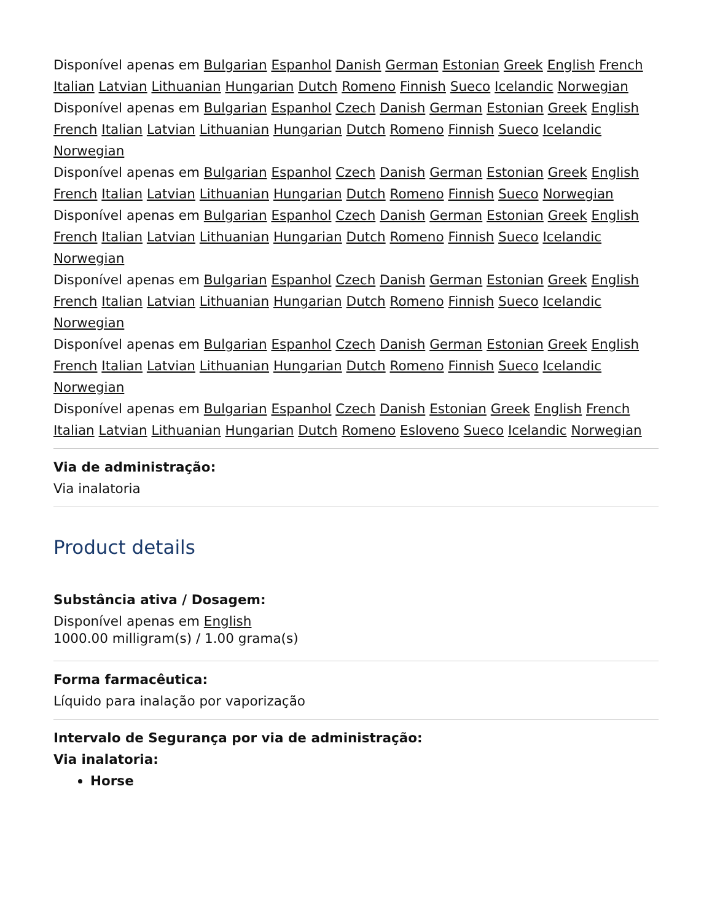Disponível apenas em Bulgarian Espanhol Danish German Estonian Greek English French Italian Latvian Lithuanian Hungarian Dutch Romeno Finnish Sueco Icelandic Norwegian
Disponível apenas em Bulgarian Espanhol Czech Danish German Estonian Greek English French Italian Latvian Lithuanian Hungarian Dutch Romeno Finnish Sueco Icelandic Norwegian
Disponível apenas em Bulgarian Espanhol Czech Danish German Estonian Greek English French Italian Latvian Lithuanian Hungarian Dutch Romeno Finnish Sueco Norwegian
Disponível apenas em Bulgarian Espanhol Czech Danish German Estonian Greek English French Italian Latvian Lithuanian Hungarian Dutch Romeno Finnish Sueco Icelandic Norwegian
Disponível apenas em Bulgarian Espanhol Czech Danish German Estonian Greek English French Italian Latvian Lithuanian Hungarian Dutch Romeno Finnish Sueco Icelandic Norwegian
Disponível apenas em Bulgarian Espanhol Czech Danish German Estonian Greek English French Italian Latvian Lithuanian Hungarian Dutch Romeno Finnish Sueco Icelandic Norwegian
Disponível apenas em Bulgarian Espanhol Czech Danish Estonian Greek English French Italian Latvian Lithuanian Hungarian Dutch Romeno Esloveno Sueco Icelandic Norwegian
Via de administração:
Via inalatoria
Product details
Substância ativa / Dosagem:
Disponível apenas em English
1000.00 milligram(s) / 1.00 grama(s)
Forma farmacêutica:
Líquido para inalação por vaporização
Intervalo de Segurança por via de administração:
Via inalatoria:
Horse